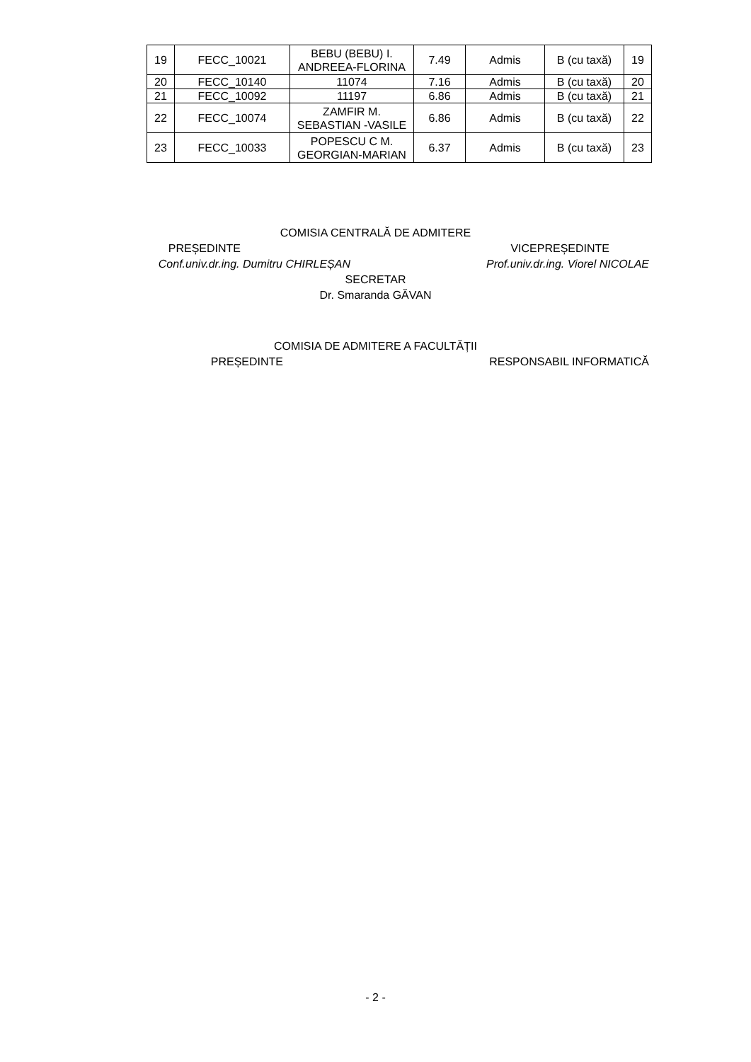| 19 | FECC_10021 | BEBU (BEBU) I. ANDREEA-FLORINA | 7.49 | Admis | B (cu taxă) | 19 |
| 20 | FECC_10140 | 11074 | 7.16 | Admis | B (cu taxă) | 20 |
| 21 | FECC_10092 | 11197 | 6.86 | Admis | B (cu taxă) | 21 |
| 22 | FECC_10074 | ZAMFIR M. SEBASTIAN -VASILE | 6.86 | Admis | B (cu taxă) | 22 |
| 23 | FECC_10033 | POPESCU C M. GEORGIAN-MARIAN | 6.37 | Admis | B (cu taxă) | 23 |
COMISIA CENTRALĂ DE ADMITERE
PREȘEDINTE VICEPREȘEDINTE
Conf.univ.dr.ing. Dumitru CHIRLEȘAN Prof.univ.dr.ing. Viorel NICOLAE
SECRETAR
Dr. Smaranda GĂVAN
COMISIA DE ADMITERE A FACULTĂȚII
PREȘEDINTE RESPONSABIL INFORMATICĂ
- 2 -